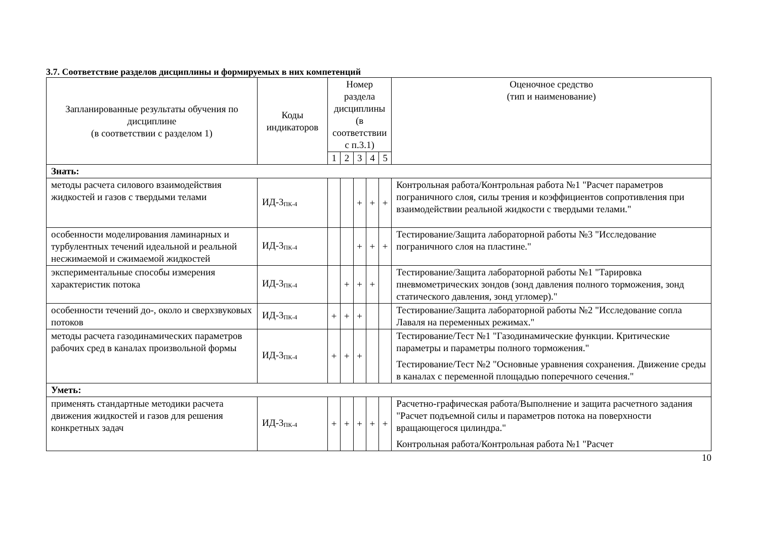3.7. Соответствие разделов дисциплины и формируемых в них компетенций
| Запланированные результаты обучения по дисциплине (в соответствии с разделом 1) | Коды индикаторов | Номер раздела дисциплины (в соответствии с п.3.1) | | | | | Оценочное средство (тип и наименование) |
| --- | --- | --- | --- | --- | --- | --- | --- |
| | | 1 | 2 | 3 | 4 | 5 | |
| Знать: | | | | | | | |
| методы расчета силового взаимодействия жидкостей и газов с твердыми телами | ИД-3<sub>ПК-4</sub> | | | + | + | + | Контрольная работа/Контрольная работа №1 "Расчет параметров пограничного слоя, силы трения и коэффициентов сопротивления при взаимодействии реальной жидкости с твердыми телами." |
| особенности моделирования ламинарных и турбулентных течений идеальной и реальной несжимаемой и сжимаемой жидкостей | ИД-3<sub>ПК-4</sub> | | | + | + | + | Тестирование/Защита лабораторной работы №3 "Исследование пограничного слоя на пластине." |
| экспериментальные способы измерения характеристик потока | ИД-3<sub>ПК-4</sub> | | + | + | + | | Тестирование/Защита лабораторной работы №1 "Тарировка пневмометрических зондов (зонд давления полного торможения, зонд статического давления, зонд угломер)." |
| особенности течений до-, около и сверхзвуковых потоков | ИД-3<sub>ПК-4</sub> | + | + | + | | | Тестирование/Защита лабораторной работы №2 "Исследование сопла Лаваля на переменных режимах." |
| методы расчета газодинамических параметров рабочих сред в каналах произвольной формы | ИД-3<sub>ПК-4</sub> | + | + | + | | | Тестирование/Тест №1 "Газодинамические функции. Критические параметры и параметры полного торможения." Тестирование/Тест №2 "Основные уравнения сохранения. Движение среды в каналах с переменной площадью поперечного сечения." |
| Уметь: | | | | | | | |
| применять стандартные методики расчета движения жидкостей и газов для решения конкретных задач | ИД-3<sub>ПК-4</sub> | + | + | + | + | + | Расчетно-графическая работа/Выполнение и защита расчетного задания "Расчет подъемной силы и параметров потока на поверхности вращающегося цилиндра." Контрольная работа/Контрольная работа №1 "Расчет |
10